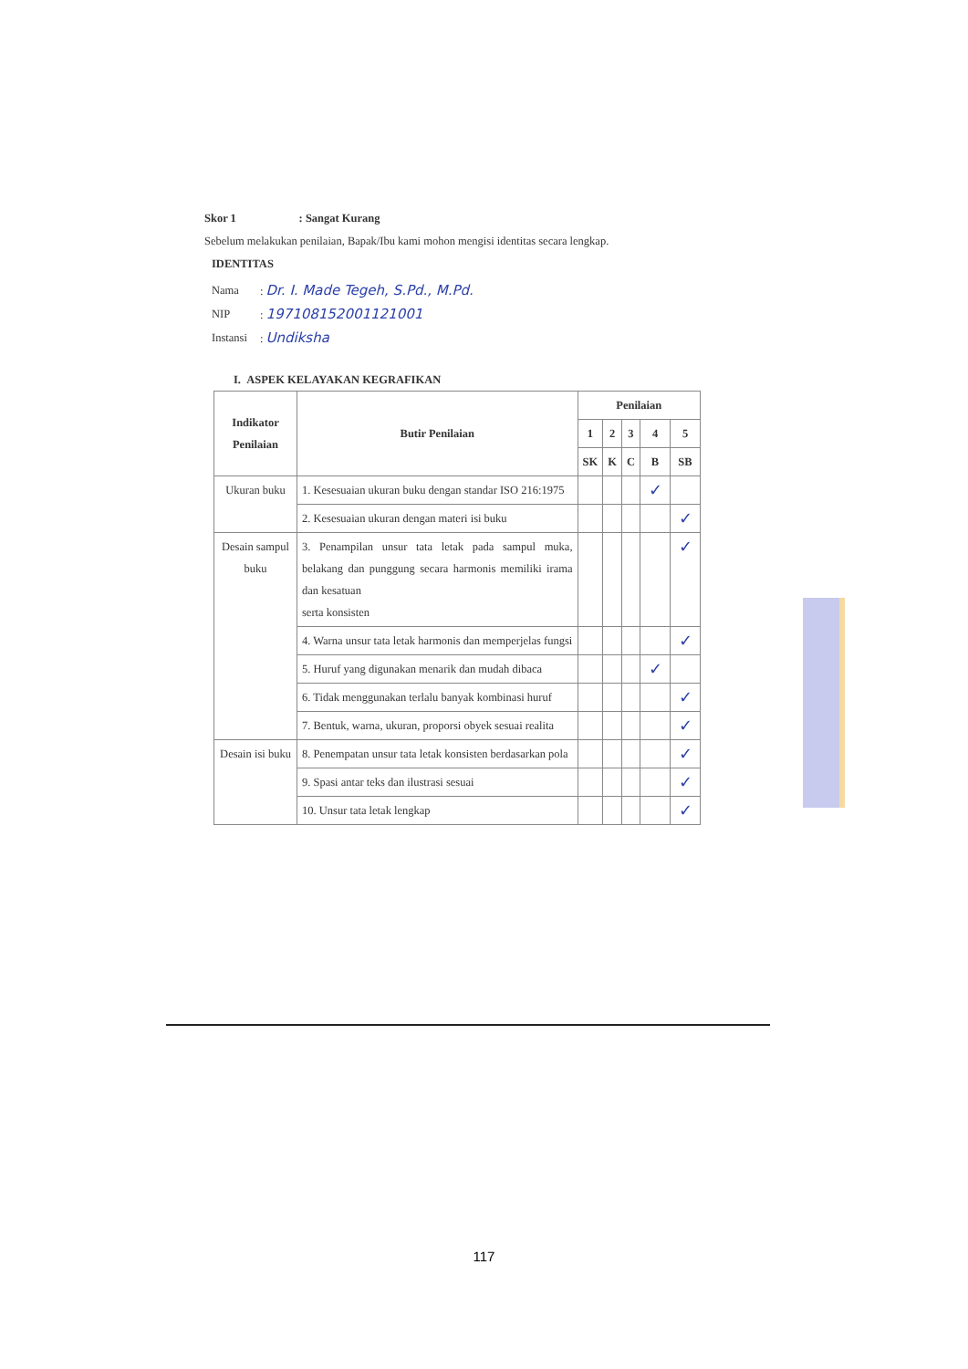Skor 1 : Sangat Kurang
Sebelum melakukan penilaian, Bapak/Ibu kami mohon mengisi identitas secara lengkap.
IDENTITAS
| Nama | : Dr. I. Made Tegeh, S.Pd., M.Pd. |
| NIP | : 197108152001121001 |
| Instansi | : Undiksha |
I. ASPEK KELAYAKAN KEGRAFIKAN
| Indikator Penilaian | Butir Penilaian | Penilaian | | | | |
| --- | --- | --- | --- | --- | --- | --- |
| | | 1 | 2 | 3 | 4 | 5 |
| | | SK | K | C | B | SB |
| Ukuran buku | 1. Kesesuaian ukuran buku dengan standar ISO 216:1975 | | | | ✓ | |
| | 2. Kesesuaian ukuran dengan materi isi buku | | | | | ✓ |
| Desain sampul buku | 3. Penampilan unsur tata letak pada sampul muka, belakang dan punggung secara harmonis memiliki irama dan kesatuan serta konsisten | | | | | ✓ |
| | 4. Warna unsur tata letak harmonis dan memperjelas fungsi | | | | | ✓ |
| | 5. Huruf yang digunakan menarik dan mudah dibaca | | | | ✓ | |
| | 6. Tidak menggunakan terlalu banyak kombinasi huruf | | | | | ✓ |
| | 7. Bentuk, warna, ukuran, proporsi obyek sesuai realita | | | | | ✓ |
| Desain isi buku | 8. Penempatan unsur tata letak konsisten berdasarkan pola | | | | | ✓ |
| | 9. Spasi antar teks dan ilustrasi sesuai | | | | | ✓ |
| | 10. Unsur tata letak lengkap | | | | | ✓ |
117